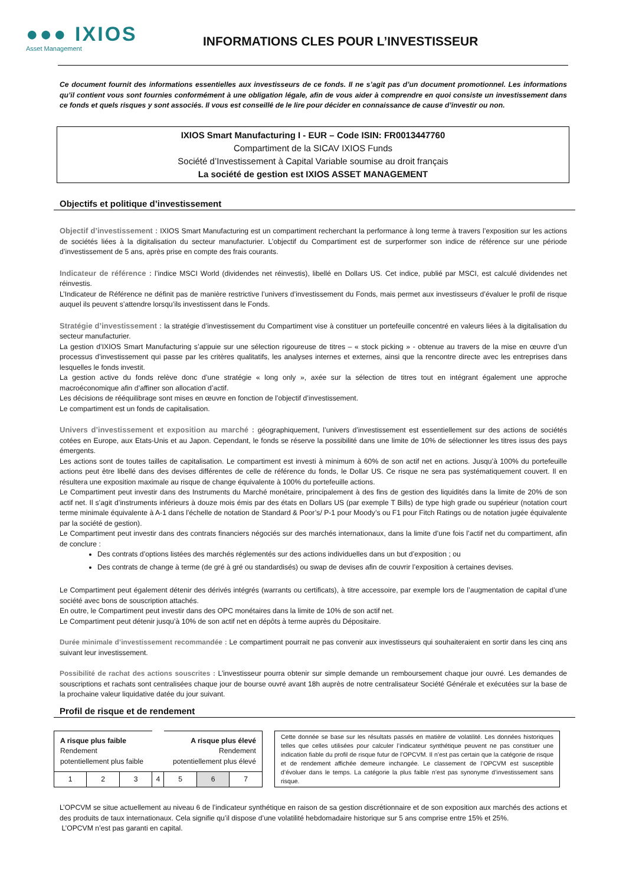●●● IXIOS
Asset Management
INFORMATIONS CLES POUR L’INVESTISSEUR
Ce document fournit des informations essentielles aux investisseurs de ce fonds. Il ne s’agit pas d’un document promotionnel. Les informations qu’il contient vous sont fournies conformément à une obligation légale, afin de vous aider à comprendre en quoi consiste un investissement dans ce fonds et quels risques y sont associés. Il vous est conseillé de le lire pour décider en connaissance de cause d’investir ou non.
IXIOS Smart Manufacturing I - EUR – Code ISIN: FR0013447760
Compartiment de la SICAV IXIOS Funds
Société d’Investissement à Capital Variable soumise au droit français
La société de gestion est IXIOS ASSET MANAGEMENT
Objectifs et politique d’investissement
Objectif d’investissement : IXIOS Smart Manufacturing est un compartiment recherchant la performance à long terme à travers l’exposition sur les actions de sociétés liées à la digitalisation du secteur manufacturier. L’objectif du Compartiment est de surperformer son indice de référence sur une période d’investissement de 5 ans, après prise en compte des frais courants.
Indicateur de référence : l’indice MSCI World (dividendes net réinvestis), libellé en Dollars US. Cet indice, publié par MSCI, est calculé dividendes net réinvestis.
L’Indicateur de Référence ne définit pas de manière restrictive l’univers d’investissement du Fonds, mais permet aux investisseurs d’évaluer le profil de risque auquel ils peuvent s’attendre lorsqu’ils investissent dans le Fonds.
Stratégie d’investissement : la stratégie d’investissement du Compartiment vise à constituer un portefeuille concentré en valeurs liées à la digitalisation du secteur manufacturier.
La gestion d’IXIOS Smart Manufacturing s’appuie sur une sélection rigoureuse de titres – « stock picking » - obtenue au travers de la mise en œuvre d’un processus d’investissement qui passe par les critères qualitatifs, les analyses internes et externes, ainsi que la rencontre directe avec les entreprises dans lesquelles le fonds investit.
La gestion active du fonds relève donc d’une stratégie « long only », axée sur la sélection de titres tout en intégrant également une approche macroéconomique afin d’affiner son allocation d’actif.
Les décisions de rééquilibrage sont mises en œuvre en fonction de l’objectif d’investissement.
Le compartiment est un fonds de capitalisation.
Univers d’investissement et exposition au marché : géographiquement, l’univers d’investissement est essentiellement sur des actions de sociétés cotées en Europe, aux Etats-Unis et au Japon. Cependant, le fonds se réserve la possibilité dans une limite de 10% de sélectionner les titres issus des pays émergents.
Les actions sont de toutes tailles de capitalisation. Le compartiment est investi à minimum à 60% de son actif net en actions. Jusqu’à 100% du portefeuille actions peut être libellé dans des devises différentes de celle de référence du fonds, le Dollar US. Ce risque ne sera pas systématiquement couvert. Il en résultera une exposition maximale au risque de change équivalente à 100% du portefeuille actions.
Le Compartiment peut investir dans des Instruments du Marché monétaire, principalement à des fins de gestion des liquidités dans la limite de 20% de son actif net. Il s’agit d’instruments inférieurs à douze mois émis par des états en Dollars US (par exemple T Bills) de type high grade ou supérieur (notation court terme minimale équivalente à A-1 dans l’échelle de notation de Standard & Poor’s/ P-1 pour Moody’s ou F1 pour Fitch Ratings ou de notation jugée équivalente par la société de gestion).
Le Compartiment peut investir dans des contrats financiers négociés sur des marchés internationaux, dans la limite d’une fois l’actif net du compartiment, afin de conclure :
Des contrats d’options listées des marchés réglementés sur des actions individuelles dans un but d’exposition ; ou
Des contrats de change à terme (de gré à gré ou standardisés) ou swap de devises afin de couvrir l’exposition à certaines devises.
Le Compartiment peut également détenir des dérivés intégrés (warrants ou certificats), à titre accessoire, par exemple lors de l’augmentation de capital d’une société avec bons de souscription attachés.
En outre, le Compartiment peut investir dans des OPC monétaires dans la limite de 10% de son actif net.
Le Compartiment peut détenir jusqu’à 10% de son actif net en dépôts à terme auprès du Dépositaire.
Durée minimale d’investissement recommandée : Le compartiment pourrait ne pas convenir aux investisseurs qui souhaiteraient en sortir dans les cinq ans suivant leur investissement.
Possibilité de rachat des actions souscrites : L’investisseur pourra obtenir sur simple demande un remboursement chaque jour ouvré. Les demandes de souscriptions et rachats sont centralisées chaque jour de bourse ouvré avant 18h auprès de notre centralisateur Société Générale et exécutées sur la base de la prochaine valeur liquidative datée du jour suivant.
Profil de risque et de rendement
| A risque plus faible Rendement potentiellement plus faible | | | | A risque plus élevé Rendement potentiellement plus élevé | | |
| 1 | 2 | 3 | 4 | 5 | 6 | 7 |
Cette donnée se base sur les résultats passés en matière de volatilité. Les données historiques telles que celles utilisées pour calculer l’indicateur synthétique peuvent ne pas constituer une indication fiable du profil de risque futur de l’OPCVM. Il n’est pas certain que la catégorie de risque et de rendement affichée demeure inchangée. Le classement de l’OPCVM est susceptible d’évoluer dans le temps. La catégorie la plus faible n’est pas synonyme d’investissement sans risque.
L’OPCVM se situe actuellement au niveau 6 de l’indicateur synthétique en raison de sa gestion discrétionnaire et de son exposition aux marchés des actions et des produits de taux internationaux. Cela signifie qu’il dispose d’une volatilité hebdomadaire historique sur 5 ans comprise entre 15% et 25%.
L’OPCVM n’est pas garanti en capital.